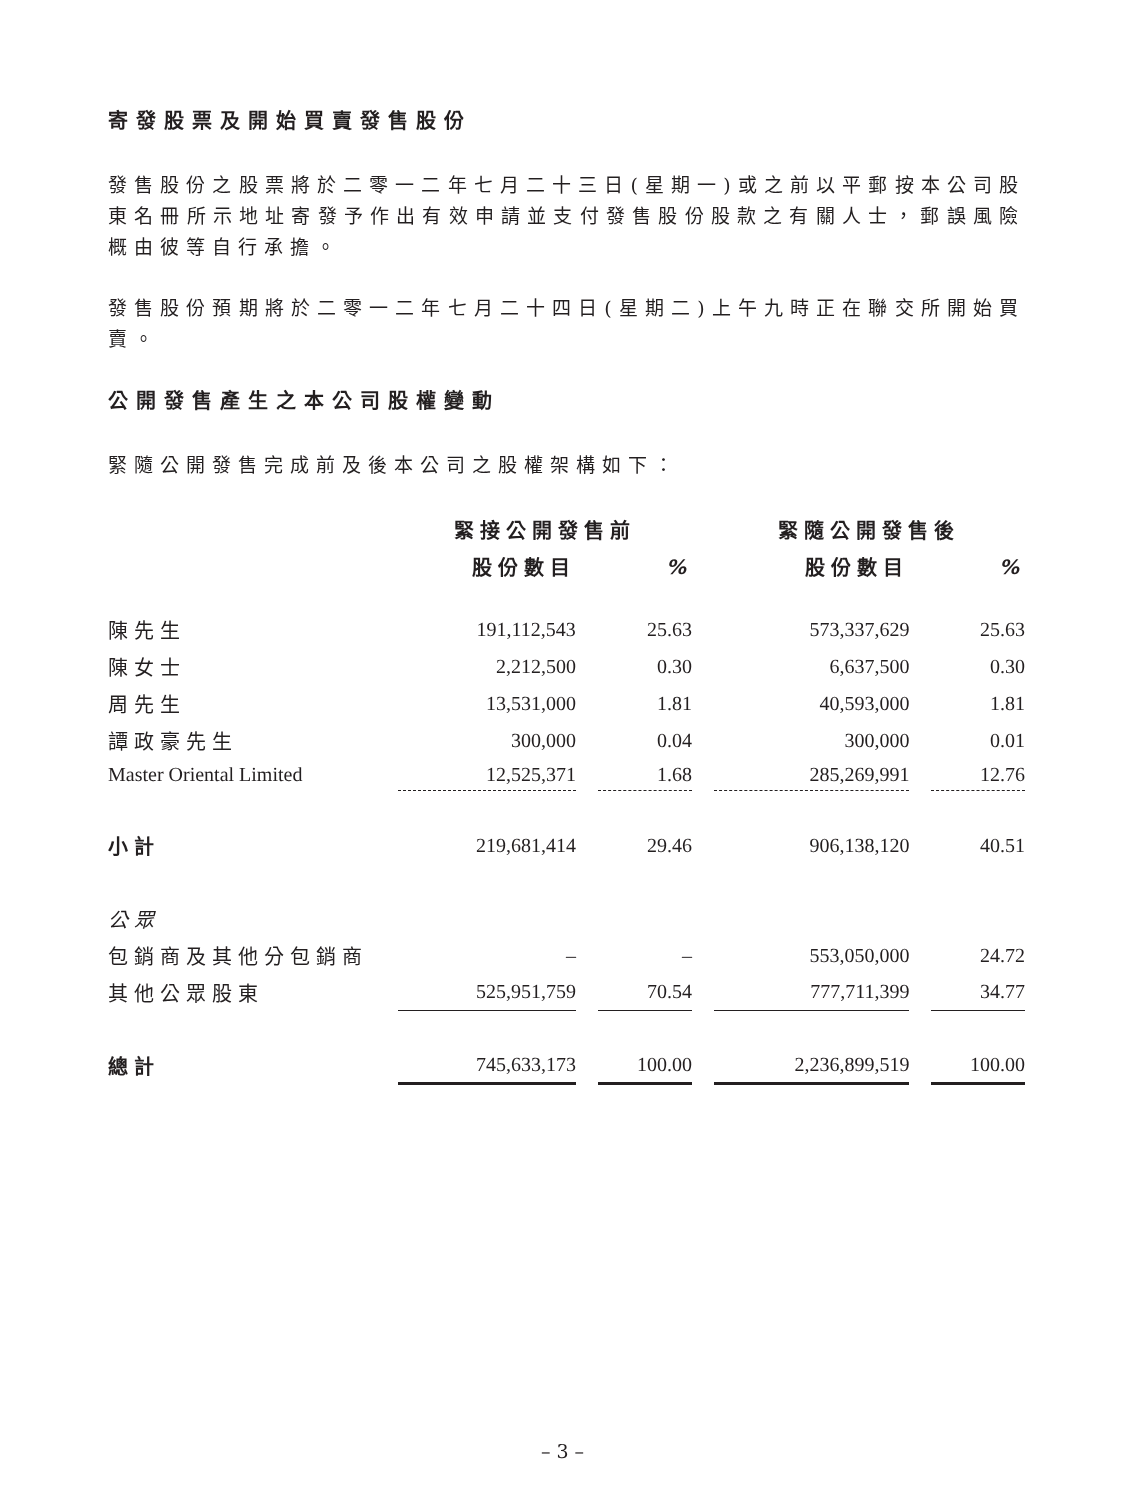寄發股票及開始買賣發售股份
發售股份之股票將於二零一二年七月二十三日(星期一)或之前以平郵按本公司股東名冊所示地址寄發予作出有效申請並支付發售股份股款之有關人士，郵誤風險概由彼等自行承擔。
發售股份預期將於二零一二年七月二十四日(星期二)上午九時正在聯交所開始買賣。
公開發售產生之本公司股權變動
緊隨公開發售完成前及後本公司之股權架構如下：
| | 緊接公開發售前 | | | | 緊隨公開發售後 | | |
| --- | --- | --- | --- | --- | --- | --- | --- |
| | 股份數目 | | % | | 股份數目 | | % |
| 陳先生 | 191,112,543 | | 25.63 | | 573,337,629 | | 25.63 |
| 陳女士 | 2,212,500 | | 0.30 | | 6,637,500 | | 0.30 |
| 周先生 | 13,531,000 | | 1.81 | | 40,593,000 | | 1.81 |
| 譚政豪先生 | 300,000 | | 0.04 | | 300,000 | | 0.01 |
| Master Oriental Limited | 12,525,371 | | 1.68 | | 285,269,991 | | 12.76 |
| 小計 | 219,681,414 | | 29.46 | | 906,138,120 | | 40.51 |
| 公眾 | | | | | | | |
| 包銷商及其他分包銷商 | – | | – | | 553,050,000 | | 24.72 |
| 其他公眾股東 | 525,951,759 | | 70.54 | | 777,711,399 | | 34.77 |
| 總計 | 745,633,173 | | 100.00 | | 2,236,899,519 | | 100.00 |
– 3 –